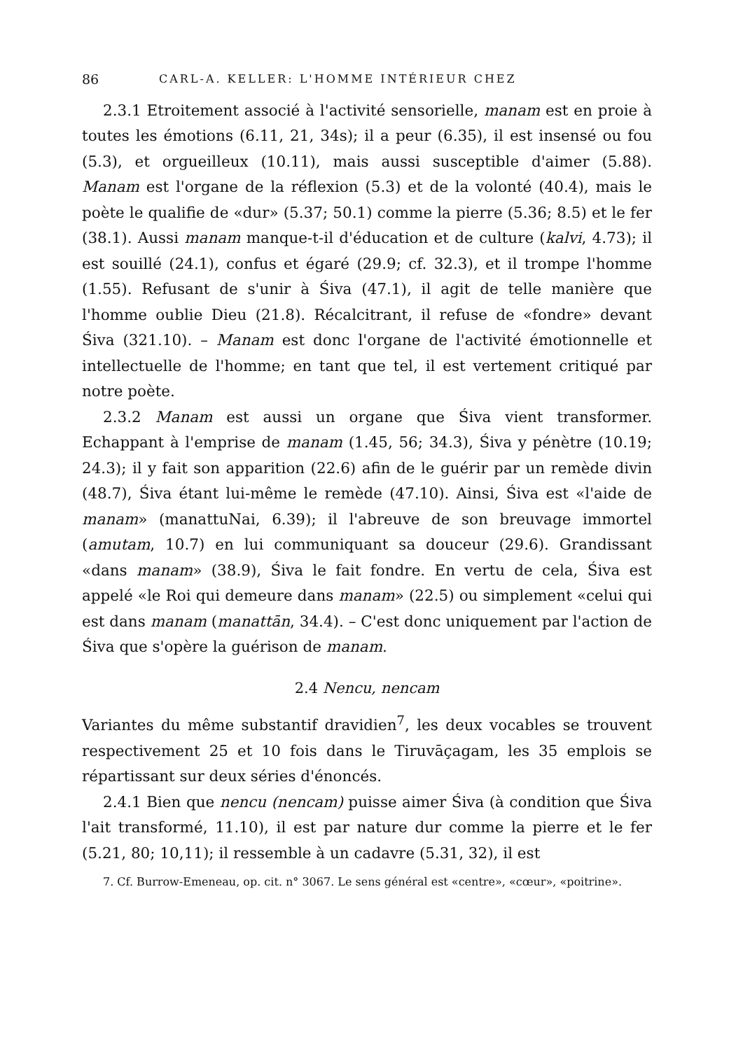86 CARL-A. KELLER: L'HOMME INTÉRIEUR CHEZ
2.3.1 Etroitement associé à l'activité sensorielle, manam est en proie à toutes les émotions (6.11, 21, 34s); il a peur (6.35), il est insensé ou fou (5.3), et orgueilleux (10.11), mais aussi susceptible d'aimer (5.88). Manam est l'organe de la réflexion (5.3) et de la volonté (40.4), mais le poète le qualifie de «dur» (5.37; 50.1) comme la pierre (5.36; 8.5) et le fer (38.1). Aussi manam manque-t-il d'éducation et de culture (kalvi, 4.73); il est souillé (24.1), confus et égaré (29.9; cf. 32.3), et il trompe l'homme (1.55). Refusant de s'unir à Śiva (47.1), il agit de telle manière que l'homme oublie Dieu (21.8). Récalcitrant, il refuse de «fondre» devant Śiva (321.10). – Manam est donc l'organe de l'activité émotionnelle et intellectuelle de l'homme; en tant que tel, il est vertement critiqué par notre poète.
2.3.2 Manam est aussi un organe que Śiva vient transformer. Echappant à l'emprise de manam (1.45, 56; 34.3), Śiva y pénètre (10.19; 24.3); il y fait son apparition (22.6) afin de le guérir par un remède divin (48.7), Śiva étant lui-même le remède (47.10). Ainsi, Śiva est «l'aide de manam» (manattuNai, 6.39); il l'abreuve de son breuvage immortel (amutam, 10.7) en lui communiquant sa douceur (29.6). Grandissant «dans manam» (38.9), Śiva le fait fondre. En vertu de cela, Śiva est appelé «le Roi qui demeure dans manam» (22.5) ou simplement «celui qui est dans manam (manattān, 34.4). – C'est donc uniquement par l'action de Śiva que s'opère la guérison de manam.
2.4 Nencu, nencam
Variantes du même substantif dravidien<sup>7</sup>, les deux vocables se trouvent respectivement 25 et 10 fois dans le Tiruvāçagam, les 35 emplois se répartissant sur deux séries d'énoncés.
2.4.1 Bien que nencu (nencam) puisse aimer Śiva (à condition que Śiva l'ait transformé, 11.10), il est par nature dur comme la pierre et le fer (5.21, 80; 10,11); il ressemble à un cadavre (5.31, 32), il est
7. Cf. Burrow-Emeneau, op. cit. n° 3067. Le sens général est «centre», «cœur», «poitrine».